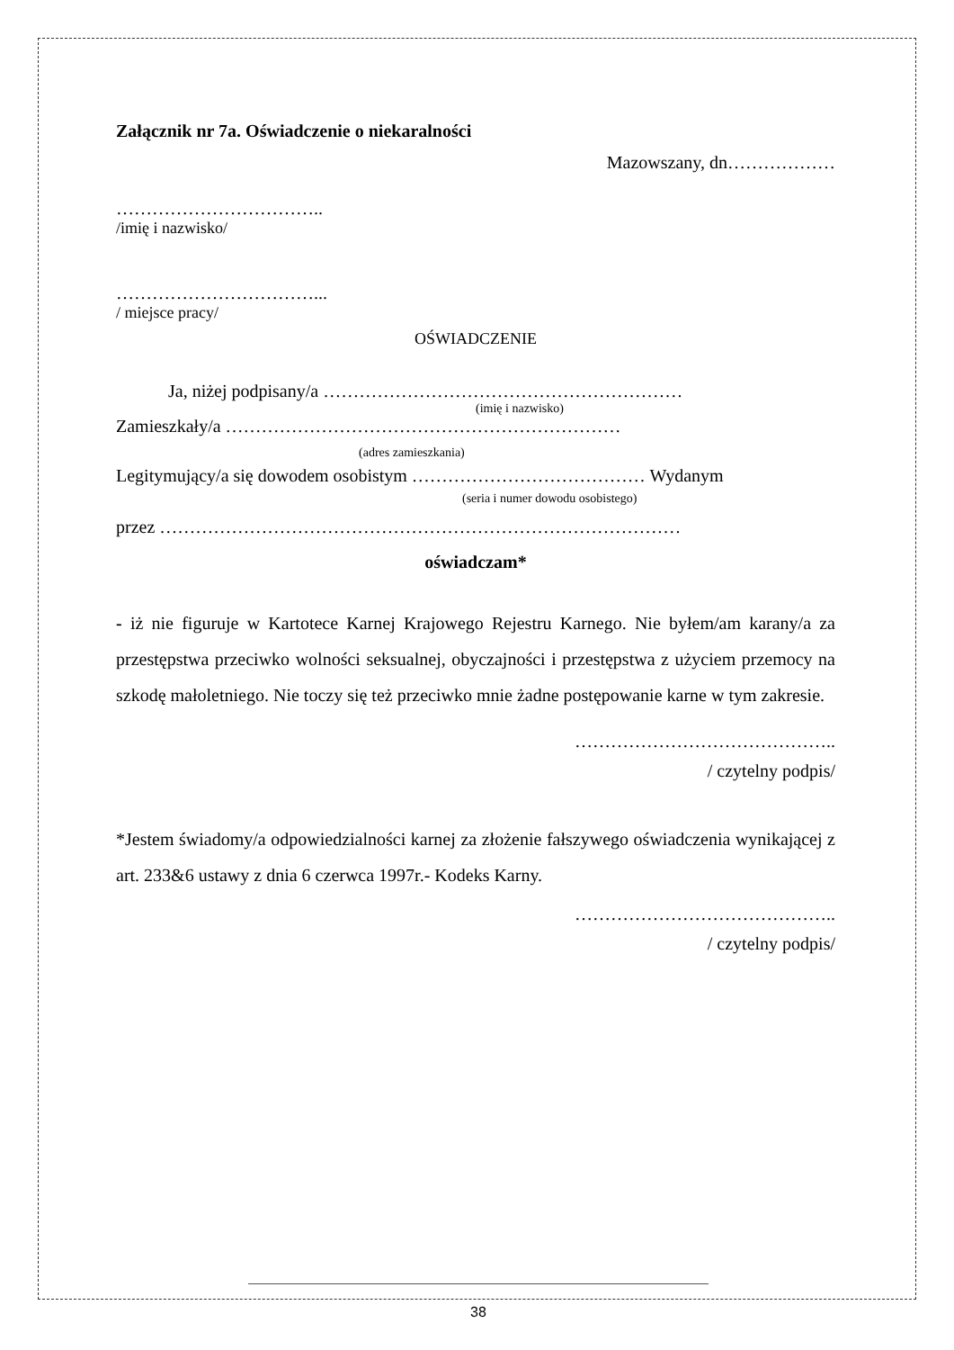Załącznik nr 7a. Oświadczenie o niekaralności
Mazowszany, dn………………
……………………………..
/imię i nazwisko/
……………………………...
/ miejsce pracy/
OŚWIADCZENIE
Ja, niżej podpisany/a ……………………………………………………
(imię i nazwisko)
Zamieszkały/a …………………………………………………………
(adres zamieszkania)
Legitymujący/a się dowodem osobistym ………………………………… Wydanym
(seria i numer dowodu osobistego)
przez ……………………………………………………………………………
oświadczam*
- iż nie figuruje w Kartotece Karnej Krajowego Rejestru Karnego. Nie byłem/am karany/a za przestępstwa przeciwko wolności seksualnej, obyczajności i przestępstwa z użyciem przemocy na szkodę małoletniego. Nie toczy się też przeciwko mnie żadne postępowanie karne w tym zakresie.
……………………………………..
/ czytelny podpis/
*Jestem świadomy/a odpowiedzialności karnej za złożenie fałszywego oświadczenia wynikającej z art. 233&6 ustawy z dnia 6 czerwca 1997r.- Kodeks Karny.
……………………………………..
/ czytelny podpis/
38